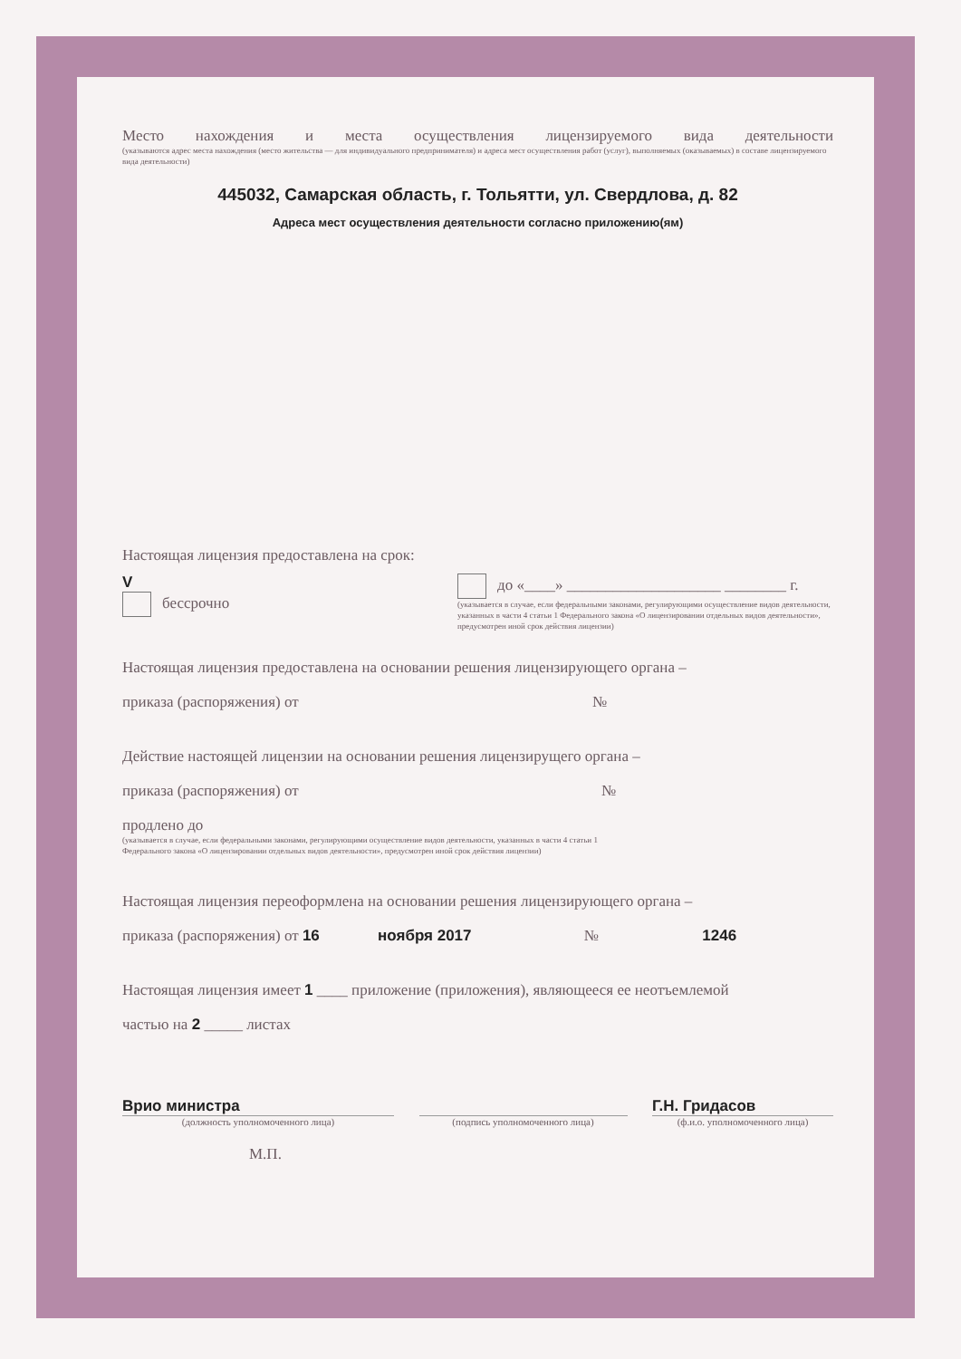Место нахождения и места осуществления лицензируемого вида деятельности
(указываются адрес места нахождения (место жительства — для индивидуального предпринимателя) и адреса мест осуществления работ (услуг), выполняемых (оказываемых) в составе лицензируемого вида деятельности)
445032, Самарская область, г. Тольятти, ул. Свердлова, д. 82
Адреса мест осуществления деятельности согласно приложению(ям)
Настоящая лицензия предоставлена на срок:
V
бессрочно
до «____» ____________________ ________ г.
(указывается в случае, если федеральными законами, регулирующими осуществление видов деятельности, указанных в части 4 статьи 1 Федерального закона «О лицензировании отдельных видов деятельности», предусмотрен иной срок действия лицензии)
Настоящая лицензия предоставлена на основании решения лицензирующего органа –
приказа (распоряжения) от №
Действие настоящей лицензии на основании решения лицензирущего органа –
приказа (распоряжения) от №
продлено до
(указывается в случае, если федеральными законами, регулирующими осуществление видов деятельности, указанных в части 4 статьи 1 Федерального закона «О лицензировании отдельных видов деятельности», предусмотрен иной срок действия лицензии)
Настоящая лицензия переоформлена на основании решения лицензирующего органа –
приказа (распоряжения) от 16 ноября 2017 № 1246
Настоящая лицензия имеет 1 ____ приложение (приложения), являющееся ее неотъемлемой
частью на 2 _____ листах
Врио министра
Г.Н. Гридасов
(должность уполномоченного лица) (подпись уполномоченного лица) (ф.и.о. уполномоченного лица)
М.П.